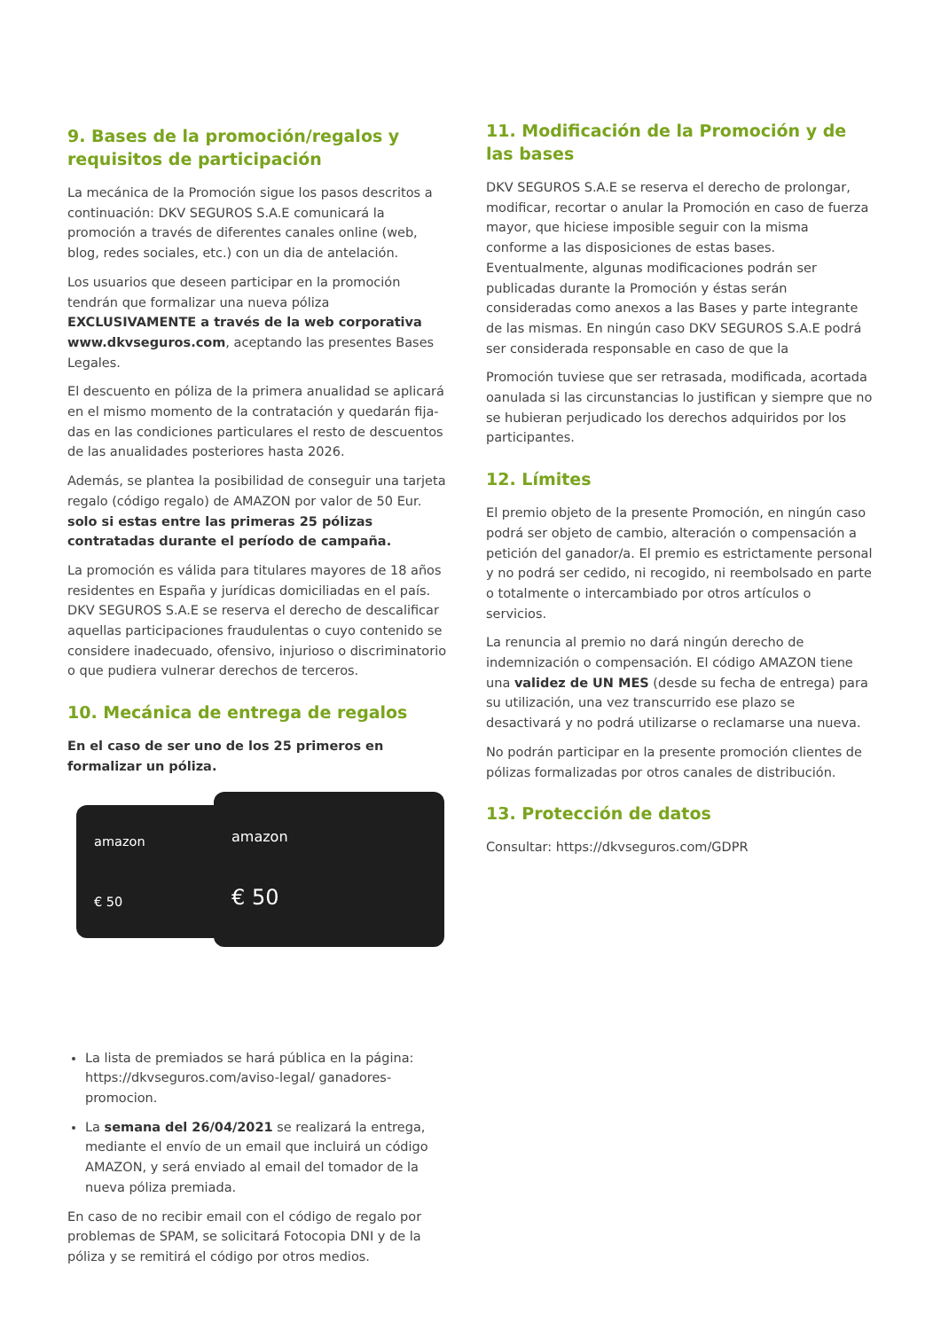9. Bases de la promoción/regalos y requisitos de participación
La mecánica de la Promoción sigue los pasos descritos a continuación: DKV SEGUROS S.A.E comunicará la promoción a través de diferentes canales online (web, blog, redes sociales, etc.) con un dia de antelación.
Los usuarios que deseen participar en la promoción tendrán que formalizar una nueva póliza EXCLUSIVAMENTE a través de la web corporativa www.dkvseguros.com, aceptando las presentes Bases Legales.
El descuento en póliza de la primera anualidad se aplicará en el mismo momento de la contratación y quedarán fija-das en las condiciones particulares el resto de descuentos de las anualidades posteriores hasta 2026.
Además, se plantea la posibilidad de conseguir una tarjeta regalo (código regalo) de AMAZON por valor de 50 Eur. solo si estas entre las primeras 25 pólizas contratadas durante el período de campaña.
La promoción es válida para titulares mayores de 18 años residentes en España y jurídicas domiciliadas en el país. DKV SEGUROS S.A.E se reserva el derecho de descalificar aquellas participaciones fraudulentas o cuyo contenido se considere inadecuado, ofensivo, injurioso o discriminatorio o que pudiera vulnerar derechos de terceros.
10. Mecánica de entrega de regalos
En el caso de ser uno de los 25 primeros en formalizar un póliza.
amazon
€ 50
amazon
€ 50
La lista de premiados se hará pública en la página: https://dkvseguros.com/aviso-legal/ ganadores-promocion.
La semana del 26/04/2021 se realizará la entrega, mediante el envío de un email que incluirá un código AMAZON, y será enviado al email del tomador de la nueva póliza premiada.
En caso de no recibir email con el código de regalo por problemas de SPAM, se solicitará Fotocopia DNI y de la póliza y se remitirá el código por otros medios.
11. Modificación de la Promoción y de las bases
DKV SEGUROS S.A.E se reserva el derecho de prolongar, modificar, recortar o anular la Promoción en caso de fuerza mayor, que hiciese imposible seguir con la misma conforme a las disposiciones de estas bases. Eventualmente, algunas modificaciones podrán ser publicadas durante la Promoción y éstas serán consideradas como anexos a las Bases y parte integrante de las mismas. En ningún caso DKV SEGUROS S.A.E podrá ser considerada responsable en caso de que la
Promoción tuviese que ser retrasada, modificada, acortada oanulada si las circunstancias lo justifican y siempre que no se hubieran perjudicado los derechos adquiridos por los participantes.
12. Límites
El premio objeto de la presente Promoción, en ningún caso podrá ser objeto de cambio, alteración o compensación a petición del ganador/a. El premio es estrictamente personal y no podrá ser cedido, ni recogido, ni reembolsado en parte o totalmente o intercambiado por otros artículos o servicios.
La renuncia al premio no dará ningún derecho de indemnización o compensación. El código AMAZON tiene una validez de UN MES (desde su fecha de entrega) para su utilización, una vez transcurrido ese plazo se desactivará y no podrá utilizarse o reclamarse una nueva.
No podrán participar en la presente promoción clientes de pólizas formalizadas por otros canales de distribución.
13. Protección de datos
Consultar: https://dkvseguros.com/GDPR